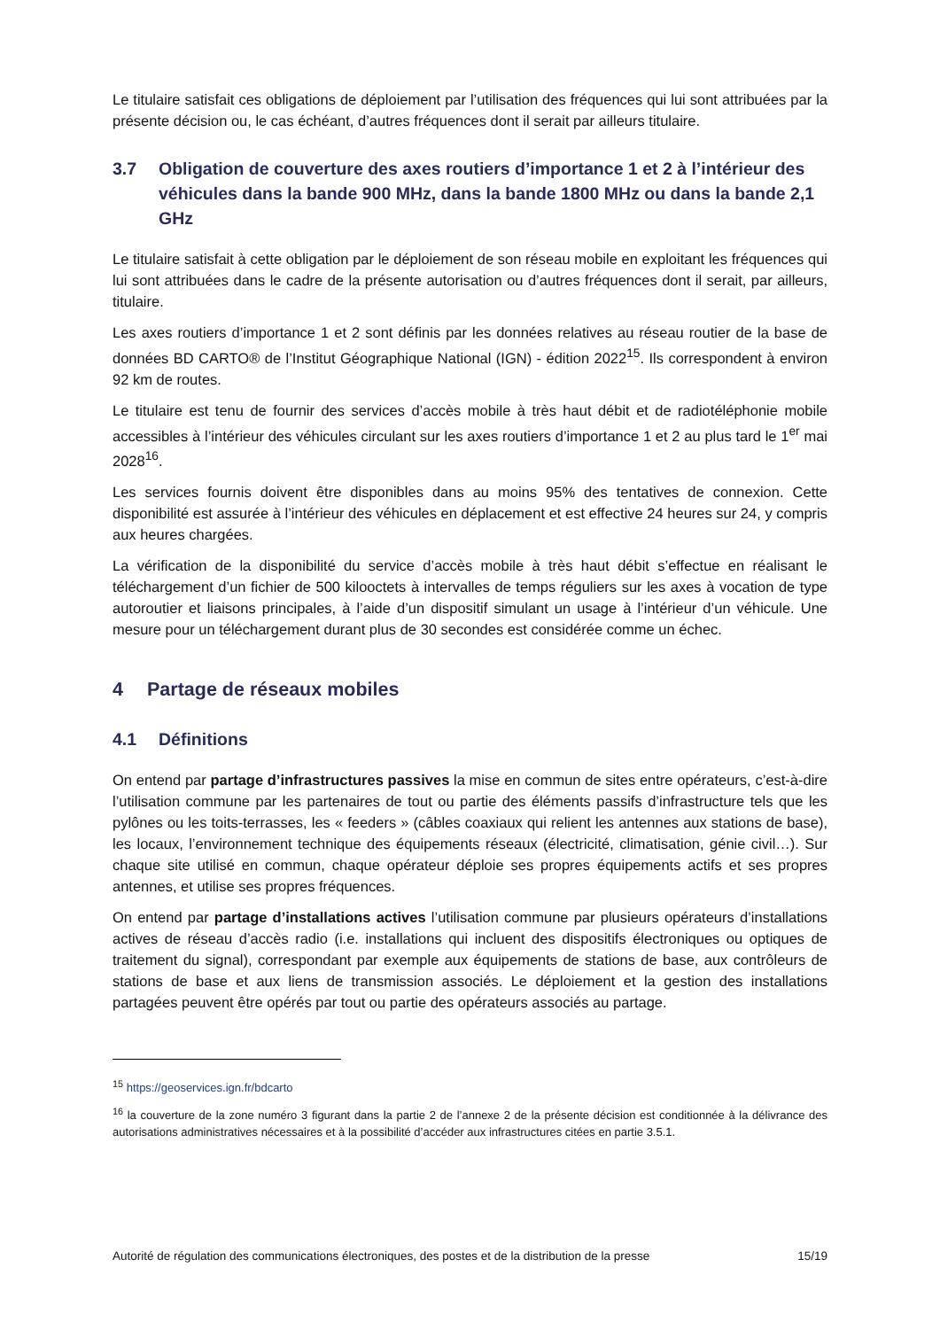Le titulaire satisfait ces obligations de déploiement par l’utilisation des fréquences qui lui sont attribuées par la présente décision ou, le cas échéant, d’autres fréquences dont il serait par ailleurs titulaire.
3.7 Obligation de couverture des axes routiers d’importance 1 et 2 à l’intérieur des véhicules dans la bande 900 MHz, dans la bande 1800 MHz ou dans la bande 2,1 GHz
Le titulaire satisfait à cette obligation par le déploiement de son réseau mobile en exploitant les fréquences qui lui sont attribuées dans le cadre de la présente autorisation ou d’autres fréquences dont il serait, par ailleurs, titulaire.
Les axes routiers d’importance 1 et 2 sont définis par les données relatives au réseau routier de la base de données BD CARTO® de l’Institut Géographique National (IGN) - édition 2022<sup>15</sup>. Ils correspondent à environ 92 km de routes.
Le titulaire est tenu de fournir des services d’accès mobile à très haut débit et de radiotéléphonie mobile accessibles à l’intérieur des véhicules circulant sur les axes routiers d’importance 1 et 2 au plus tard le 1<sup>er</sup> mai 2028<sup>16</sup>.
Les services fournis doivent être disponibles dans au moins 95% des tentatives de connexion. Cette disponibilité est assurée à l’intérieur des véhicules en déplacement et est effective 24 heures sur 24, y compris aux heures chargées.
La vérification de la disponibilité du service d’accès mobile à très haut débit s’effectue en réalisant le téléchargement d’un fichier de 500 kilooctets à intervalles de temps réguliers sur les axes à vocation de type autoroutier et liaisons principales, à l’aide d’un dispositif simulant un usage à l’intérieur d’un véhicule. Une mesure pour un téléchargement durant plus de 30 secondes est considérée comme un échec.
4 Partage de réseaux mobiles
4.1 Définitions
On entend par partage d’infrastructures passives la mise en commun de sites entre opérateurs, c’est-à-dire l’utilisation commune par les partenaires de tout ou partie des éléments passifs d’infrastructure tels que les pylônes ou les toits-terrasses, les « feeders » (câbles coaxiaux qui relient les antennes aux stations de base), les locaux, l’environnement technique des équipements réseaux (électricité, climatisation, génie civil…). Sur chaque site utilisé en commun, chaque opérateur déploie ses propres équipements actifs et ses propres antennes, et utilise ses propres fréquences.
On entend par partage d’installations actives l’utilisation commune par plusieurs opérateurs d’installations actives de réseau d’accès radio (i.e. installations qui incluent des dispositifs électroniques ou optiques de traitement du signal), correspondant par exemple aux équipements de stations de base, aux contrôleurs de stations de base et aux liens de transmission associés. Le déploiement et la gestion des installations partagées peuvent être opérés par tout ou partie des opérateurs associés au partage.
<sup>15</sup> https://geoservices.ign.fr/bdcarto
<sup>16</sup> la couverture de la zone numéro 3 figurant dans la partie 2 de l’annexe 2 de la présente décision est conditionnée à la délivrance des autorisations administratives nécessaires et à la possibilité d’accéder aux infrastructures citées en partie 3.5.1.
Autorité de régulation des communications électroniques, des postes et de la distribution de la presse 15/19